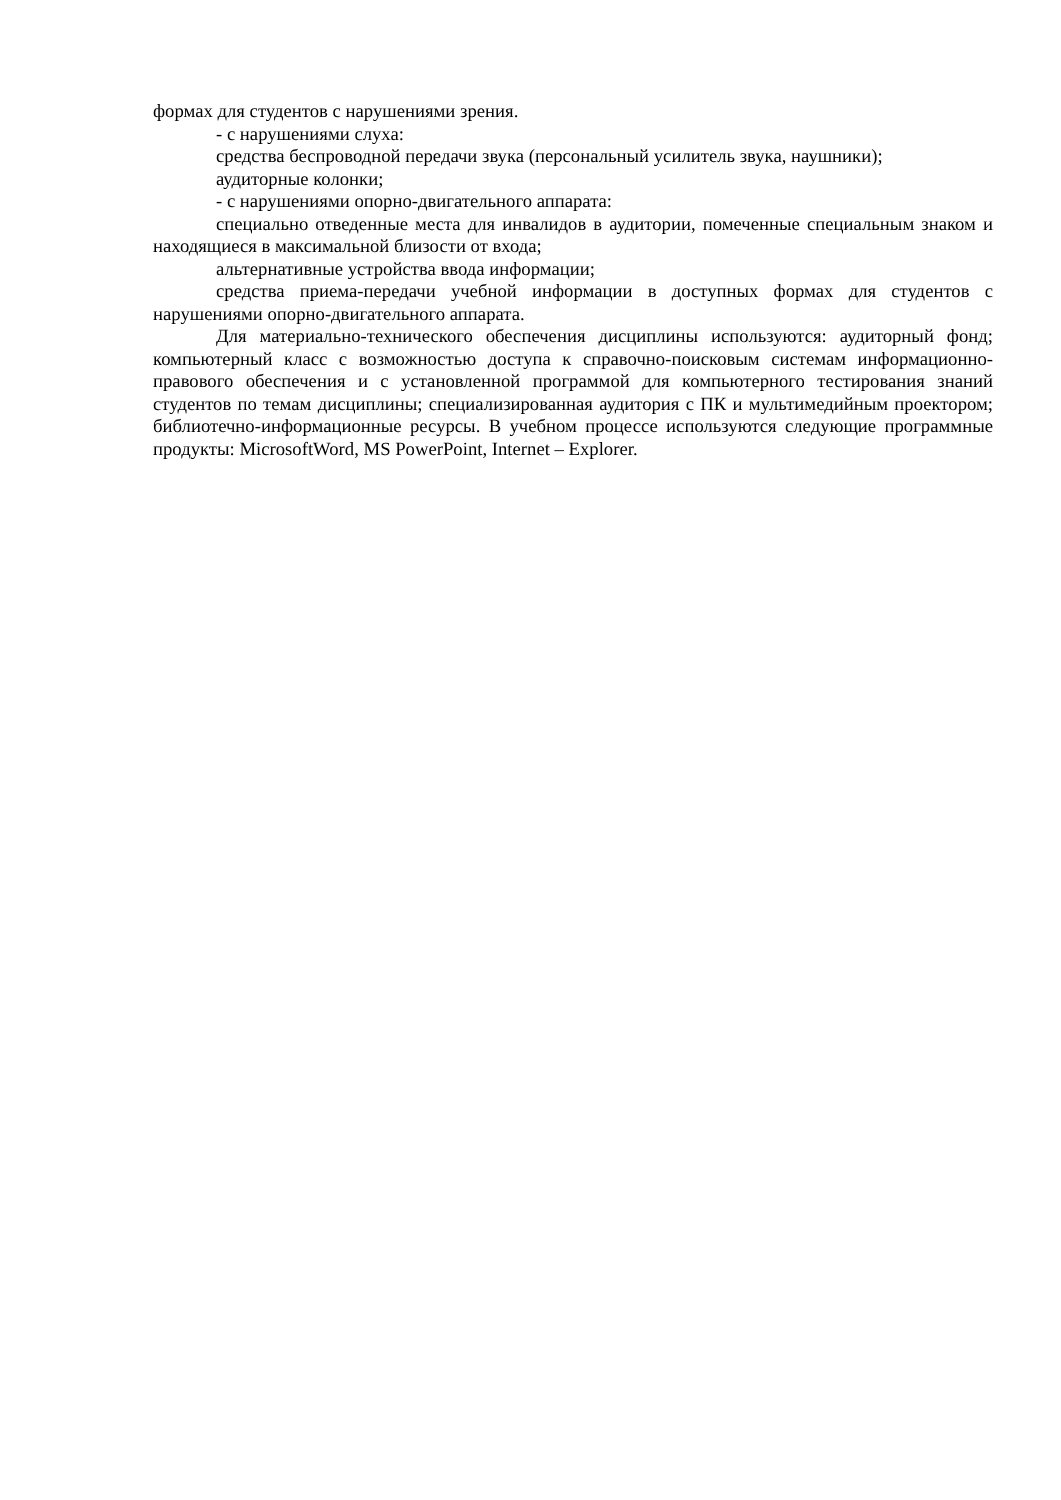формах для студентов с нарушениями зрения.
- с нарушениями слуха:
средства беспроводной передачи звука (персональный усилитель звука, наушники);
аудиторные колонки;
- с нарушениями опорно-двигательного аппарата:
специально отведенные места для инвалидов в аудитории, помеченные специальным знаком и находящиеся в максимальной близости от входа;
альтернативные устройства ввода информации;
средства приема-передачи учебной информации в доступных формах для студентов с нарушениями опорно-двигательного аппарата.
Для материально-технического обеспечения дисциплины используются: аудиторный фонд; компьютерный класс с возможностью доступа к справочно-поисковым системам информационно-правового обеспечения и с установленной программой для компьютерного тестирования знаний студентов по темам дисциплины; специализированная аудитория с ПК и мультимедийным проектором; библиотечно-информационные ресурсы. В учебном процессе используются следующие программные продукты: MicrosoftWord, MS PowerPoint, Internet – Explorer.